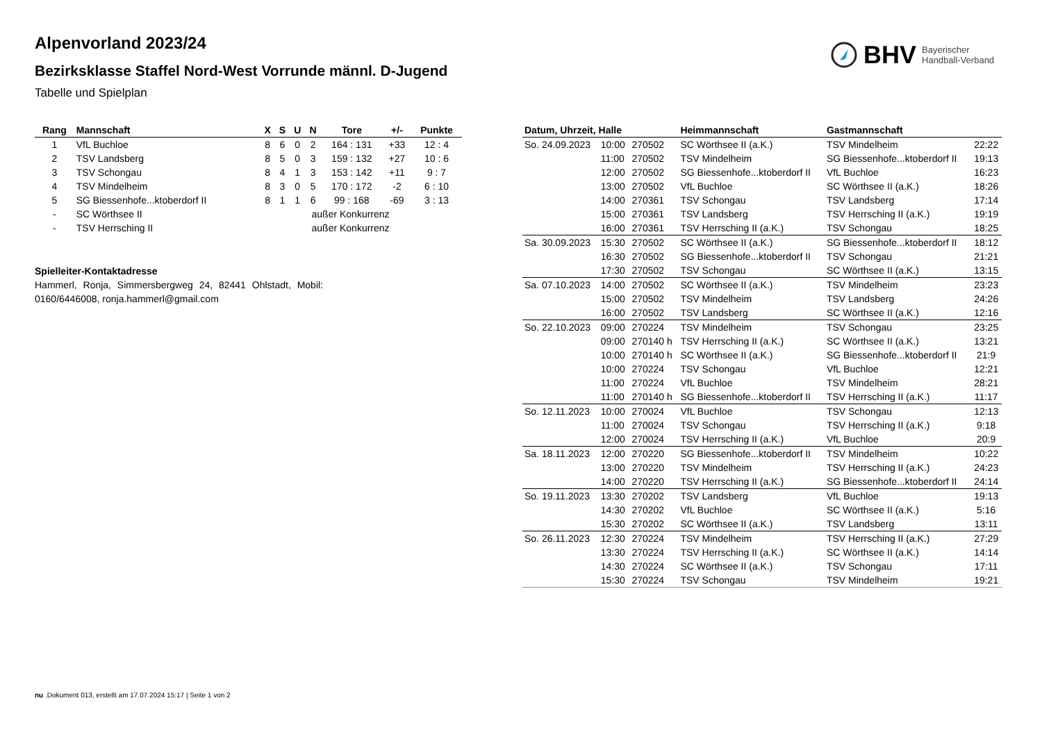Alpenvorland 2023/24
Bezirksklasse Staffel Nord-West Vorrunde männl. D-Jugend
Tabelle und Spielplan
BHV Bayerischer
Handball-Verband
| Rang | Mannschaft | X | S | U | N | Tore | +/- | Punkte |
| --- | --- | --- | --- | --- | --- | --- | --- | --- |
| 1 | VfL Buchloe | 8 | 6 | 0 | 2 | 164 : 131 | +33 | 12 : 4 |
| 2 | TSV Landsberg | 8 | 5 | 0 | 3 | 159 : 132 | +27 | 10 : 6 |
| 3 | TSV Schongau | 8 | 4 | 1 | 3 | 153 : 142 | +11 | 9 : 7 |
| 4 | TSV Mindelheim | 8 | 3 | 0 | 5 | 170 : 172 | -2 | 6 : 10 |
| 5 | SG Biessenhofe...ktoberdorf II | 8 | 1 | 1 | 6 | 99 : 168 | -69 | 3 : 13 |
| - | SC Wörthsee II | | | außer Konkurrenz | | | | |
| - | TSV Herrsching II | | | außer Konkurrenz | | | | |
Spielleiter-Kontaktadresse
Hammerl, Ronja, Simmersbergweg 24, 82441 Ohlstadt, Mobil: 0160/6446008, ronja.hammerl@gmail.com
| Datum, Uhrzeit, Halle | | | Heimmannschaft | Gastmannschaft | |
| --- | --- | --- | --- | --- | --- |
| So. 24.09.2023 | 10:00 | 270502 | SC Wörthsee II (a.K.) | TSV Mindelheim | 22:22 |
| | 11:00 | 270502 | TSV Mindelheim | SG Biessenhofe...ktoberdorf II | 19:13 |
| | 12:00 | 270502 | SG Biessenhofe...ktoberdorf II | VfL Buchloe | 16:23 |
| | 13:00 | 270502 | VfL Buchloe | SC Wörthsee II (a.K.) | 18:26 |
| | 14:00 | 270361 | TSV Schongau | TSV Landsberg | 17:14 |
| | 15:00 | 270361 | TSV Landsberg | TSV Herrsching II (a.K.) | 19:19 |
| | 16:00 | 270361 | TSV Herrsching II (a.K.) | TSV Schongau | 18:25 |
| Sa. 30.09.2023 | 15:30 | 270502 | SC Wörthsee II (a.K.) | SG Biessenhofe...ktoberdorf II | 18:12 |
| | 16:30 | 270502 | SG Biessenhofe...ktoberdorf II | TSV Schongau | 21:21 |
| | 17:30 | 270502 | TSV Schongau | SC Wörthsee II (a.K.) | 13:15 |
| Sa. 07.10.2023 | 14:00 | 270502 | SC Wörthsee II (a.K.) | TSV Mindelheim | 23:23 |
| | 15:00 | 270502 | TSV Mindelheim | TSV Landsberg | 24:26 |
| | 16:00 | 270502 | TSV Landsberg | SC Wörthsee II (a.K.) | 12:16 |
| So. 22.10.2023 | 09:00 | 270224 | TSV Mindelheim | TSV Schongau | 23:25 |
| | 09:00 | 270140 h | TSV Herrsching II (a.K.) | SC Wörthsee II (a.K.) | 13:21 |
| | 10:00 | 270140 h | SC Wörthsee II (a.K.) | SG Biessenhofe...ktoberdorf II | 21:9 |
| | 10:00 | 270224 | TSV Schongau | VfL Buchloe | 12:21 |
| | 11:00 | 270224 | VfL Buchloe | TSV Mindelheim | 28:21 |
| | 11:00 | 270140 h | SG Biessenhofe...ktoberdorf II | TSV Herrsching II (a.K.) | 11:17 |
| So. 12.11.2023 | 10:00 | 270024 | VfL Buchloe | TSV Schongau | 12:13 |
| | 11:00 | 270024 | TSV Schongau | TSV Herrsching II (a.K.) | 9:18 |
| | 12:00 | 270024 | TSV Herrsching II (a.K.) | VfL Buchloe | 20:9 |
| Sa. 18.11.2023 | 12:00 | 270220 | SG Biessenhofe...ktoberdorf II | TSV Mindelheim | 10:22 |
| | 13:00 | 270220 | TSV Mindelheim | TSV Herrsching II (a.K.) | 24:23 |
| | 14:00 | 270220 | TSV Herrsching II (a.K.) | SG Biessenhofe...ktoberdorf II | 24:14 |
| So. 19.11.2023 | 13:30 | 270202 | TSV Landsberg | VfL Buchloe | 19:13 |
| | 14:30 | 270202 | VfL Buchloe | SC Wörthsee II (a.K.) | 5:16 |
| | 15:30 | 270202 | SC Wörthsee II (a.K.) | TSV Landsberg | 13:11 |
| So. 26.11.2023 | 12:30 | 270224 | TSV Mindelheim | TSV Herrsching II (a.K.) | 27:29 |
| | 13:30 | 270224 | TSV Herrsching II (a.K.) | SC Wörthsee II (a.K.) | 14:14 |
| | 14:30 | 270224 | SC Wörthsee II (a.K.) | TSV Schongau | 17:11 |
| | 15:30 | 270224 | TSV Schongau | TSV Mindelheim | 19:21 |
nu .Dokument 013, erstellt am 17.07.2024 15:17 | Seite 1 von 2